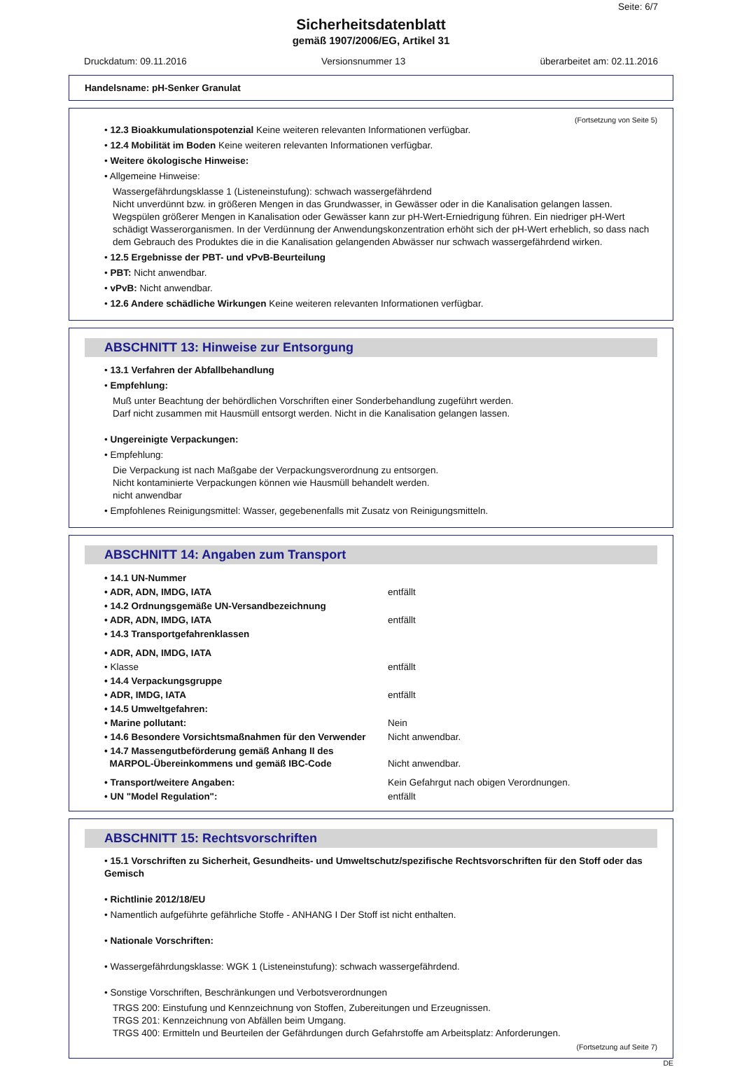Seite: 6/7
Sicherheitsdatenblatt
gemäß 1907/2006/EG, Artikel 31
Druckdatum: 09.11.2016 Versionsnummer 13 überarbeitet am: 02.11.2016
Handelsname: pH-Senker Granulat
(Fortsetzung von Seite 5)
• 12.3 Bioakkumulationspotenzial Keine weiteren relevanten Informationen verfügbar.
• 12.4 Mobilität im Boden Keine weiteren relevanten Informationen verfügbar.
• Weitere ökologische Hinweise:
• Allgemeine Hinweise:
Wassergefährdungsklasse 1 (Listeneinstufung): schwach wassergefährdend
Nicht unverdünnt bzw. in größeren Mengen in das Grundwasser, in Gewässer oder in die Kanalisation gelangen lassen.
Wegspülen größerer Mengen in Kanalisation oder Gewässer kann zur pH-Wert-Erniedrigung führen. Ein niedriger pH-Wert schädigt Wasserorganismen. In der Verdünnung der Anwendungskonzentration erhöht sich der pH-Wert erheblich, so dass nach dem Gebrauch des Produktes die in die Kanalisation gelangenden Abwässer nur schwach wassergefährdend wirken.
• 12.5 Ergebnisse der PBT- und vPvB-Beurteilung
• PBT: Nicht anwendbar.
• vPvB: Nicht anwendbar.
• 12.6 Andere schädliche Wirkungen Keine weiteren relevanten Informationen verfügbar.
ABSCHNITT 13: Hinweise zur Entsorgung
• 13.1 Verfahren der Abfallbehandlung
• Empfehlung:
Muß unter Beachtung der behördlichen Vorschriften einer Sonderbehandlung zugeführt werden.
Darf nicht zusammen mit Hausmüll entsorgt werden. Nicht in die Kanalisation gelangen lassen.
• Ungereinigte Verpackungen:
• Empfehlung:
Die Verpackung ist nach Maßgabe der Verpackungsverordnung zu entsorgen.
Nicht kontaminierte Verpackungen können wie Hausmüll behandelt werden.
nicht anwendbar
• Empfohlenes Reinigungsmittel: Wasser, gegebenenfalls mit Zusatz von Reinigungsmitteln.
ABSCHNITT 14: Angaben zum Transport
| • 14.1 UN-Nummer | |
| • ADR, ADN, IMDG, IATA | entfällt |
| • 14.2 Ordnungsgemäße UN-Versandbezeichnung | |
| • ADR, ADN, IMDG, IATA | entfällt |
| • 14.3 Transportgefahrenklassen | |
| • ADR, ADN, IMDG, IATA | |
| • Klasse | entfällt |
| • 14.4 Verpackungsgruppe | |
| • ADR, IMDG, IATA | entfällt |
| • 14.5 Umweltgefahren: | |
| • Marine pollutant: | Nein |
| • 14.6 Besondere Vorsichtsmaßnahmen für den Verwender | Nicht anwendbar. |
| • 14.7 Massengutbeförderung gemäß Anhang II des MARPOL-Übereinkommens und gemäß IBC-Code | Nicht anwendbar. |
| • Transport/weitere Angaben: | Kein Gefahrgut nach obigen Verordnungen. |
| • UN "Model Regulation": | entfällt |
ABSCHNITT 15: Rechtsvorschriften
• 15.1 Vorschriften zu Sicherheit, Gesundheits- und Umweltschutz/spezifische Rechtsvorschriften für den Stoff oder das Gemisch
• Richtlinie 2012/18/EU
• Namentlich aufgeführte gefährliche Stoffe - ANHANG I Der Stoff ist nicht enthalten.
• Nationale Vorschriften:
• Wassergefährdungsklasse: WGK 1 (Listeneinstufung): schwach wassergefährdend.
• Sonstige Vorschriften, Beschränkungen und Verbotsverordnungen
TRGS 200: Einstufung und Kennzeichnung von Stoffen, Zubereitungen und Erzeugnissen.
TRGS 201: Kennzeichnung von Abfällen beim Umgang.
TRGS 400: Ermitteln und Beurteilen der Gefährdungen durch Gefahrstoffe am Arbeitsplatz: Anforderungen.
(Fortsetzung auf Seite 7)
DE